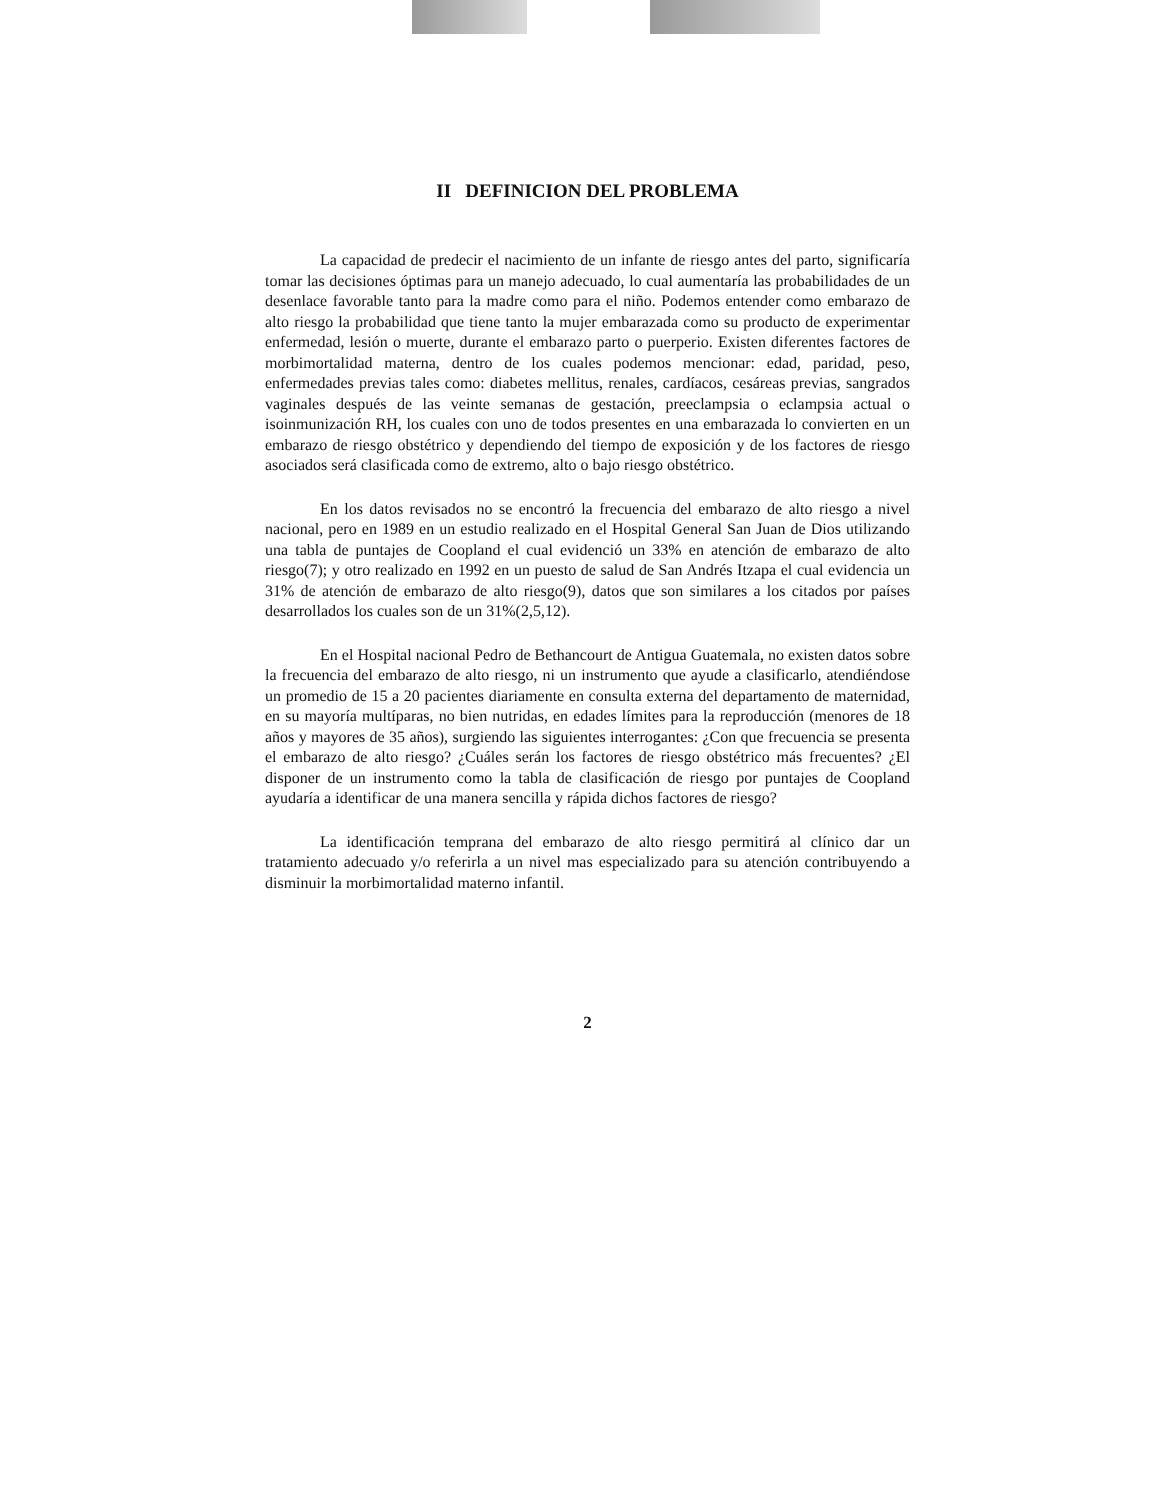II DEFINICION DEL PROBLEMA
La capacidad de predecir el nacimiento de un infante de riesgo antes del parto, significaría tomar las decisiones óptimas para un manejo adecuado, lo cual aumentaría las probabilidades de un desenlace favorable tanto para la madre como para el niño. Podemos entender como embarazo de alto riesgo la probabilidad que tiene tanto la mujer embarazada como su producto de experimentar enfermedad, lesión o muerte, durante el embarazo parto o puerperio. Existen diferentes factores de morbimortalidad materna, dentro de los cuales podemos mencionar: edad, paridad, peso, enfermedades previas tales como: diabetes mellitus, renales, cardíacos, cesáreas previas, sangrados vaginales después de las veinte semanas de gestación, preeclampsia o eclampsia actual o isoinmunización RH, los cuales con uno de todos presentes en una embarazada lo convierten en un embarazo de riesgo obstétrico y dependiendo del tiempo de exposición y de los factores de riesgo asociados será clasificada como de extremo, alto o bajo riesgo obstétrico.
En los datos revisados no se encontró la frecuencia del embarazo de alto riesgo a nivel nacional, pero en 1989 en un estudio realizado en el Hospital General San Juan de Dios utilizando una tabla de puntajes de Coopland el cual evidenció un 33% en atención de embarazo de alto riesgo(7); y otro realizado en 1992 en un puesto de salud de San Andrés Itzapa el cual evidencia un 31% de atención de embarazo de alto riesgo(9), datos que son similares a los citados por países desarrollados los cuales son de un 31%(2,5,12).
En el Hospital nacional Pedro de Bethancourt de Antigua Guatemala, no existen datos sobre la frecuencia del embarazo de alto riesgo, ni un instrumento que ayude a clasificarlo, atendiéndose un promedio de 15 a 20 pacientes diariamente en consulta externa del departamento de maternidad, en su mayoría multíparas, no bien nutridas, en edades límites para la reproducción (menores de 18 años y mayores de 35 años), surgiendo las siguientes interrogantes: ¿Con que frecuencia se presenta el embarazo de alto riesgo? ¿Cuáles serán los factores de riesgo obstétrico más frecuentes? ¿El disponer de un instrumento como la tabla de clasificación de riesgo por puntajes de Coopland ayudaría a identificar de una manera sencilla y rápida dichos factores de riesgo?
La identificación temprana del embarazo de alto riesgo permitirá al clínico dar un tratamiento adecuado y/o referirla a un nivel mas especializado para su atención contribuyendo a disminuir la morbimortalidad materno infantil.
2